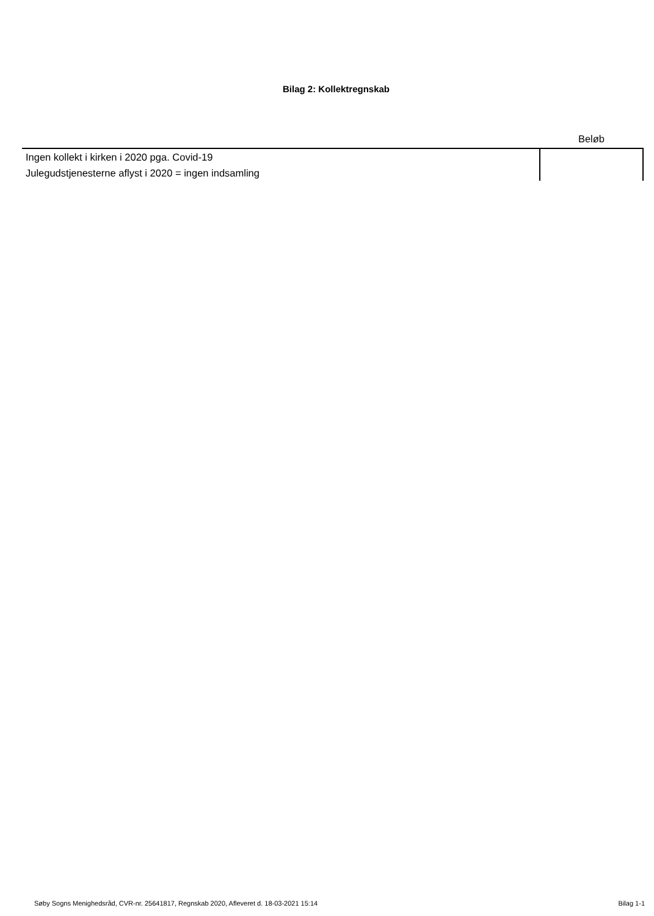Bilag 2: Kollektregnskab
| | Beløb |
| --- | --- |
| Ingen kollekt i kirken i 2020 pga. Covid-19 | |
| Julegudstjenesterne aflyst i 2020 = ingen indsamling | |
Søby Sogns Menighedsråd, CVR-nr. 25641817, Regnskab 2020, Afleveret d. 18-03-2021 15:14 Bilag 1-1